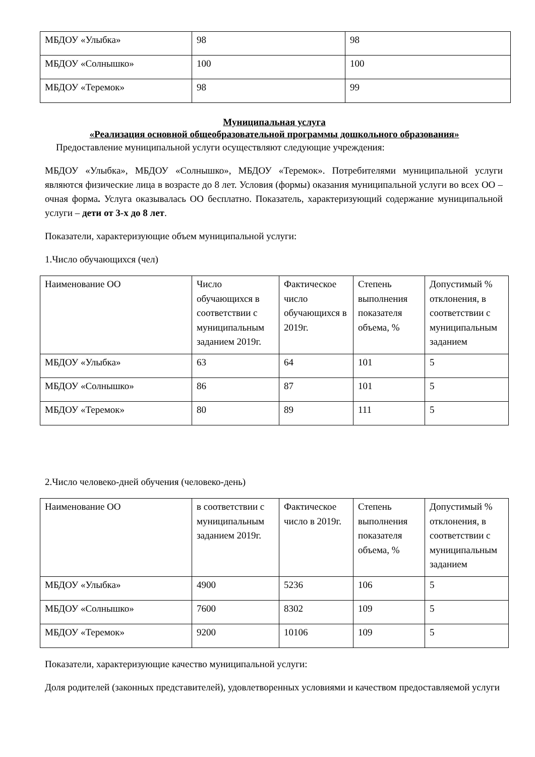| МБДОУ «Улыбка» | 98 | 98 |
| МБДОУ «Солнышко» | 100 | 100 |
| МБДОУ «Теремок» | 98 | 99 |
Муниципальная услуга
«Реализация основной общеобразовательной программы дошкольного образования»
Предоставление муниципальной услуги осуществляют следующие учреждения:
МБДОУ «Улыбка», МБДОУ «Солнышко», МБДОУ «Теремок». Потребителями муниципальной услуги являются физические лица в возрасте до 8 лет. Условия (формы) оказания муниципальной услуги во всех ОО – очная форма. Услуга оказывалась ОО бесплатно. Показатель, характеризующий содержание муниципальной услуги – дети от 3-х до 8 лет.
Показатели, характеризующие объем муниципальной услуги:
1.Число обучающихся (чел)
| Наименование ОО | Число обучающихся в соответствии с муниципальным заданием 2019г. | Фактическое число обучающихся в 2019г. | Степень выполнения показателя объема, % | Допустимый % отклонения, в соответствии с муниципальным заданием |
| --- | --- | --- | --- | --- |
| МБДОУ «Улыбка» | 63 | 64 | 101 | 5 |
| МБДОУ «Солнышко» | 86 | 87 | 101 | 5 |
| МБДОУ «Теремок» | 80 | 89 | 111 | 5 |
2.Число человеко-дней обучения (человеко-день)
| Наименование ОО | в соответствии с муниципальным заданием 2019г. | Фактическое число в 2019г. | Степень выполнения показателя объема, % | Допустимый % отклонения, в соответствии с муниципальным заданием |
| --- | --- | --- | --- | --- |
| МБДОУ «Улыбка» | 4900 | 5236 | 106 | 5 |
| МБДОУ «Солнышко» | 7600 | 8302 | 109 | 5 |
| МБДОУ «Теремок» | 9200 | 10106 | 109 | 5 |
Показатели, характеризующие качество муниципальной услуги:
Доля родителей (законных представителей), удовлетворенных условиями и качеством предоставляемой услуги